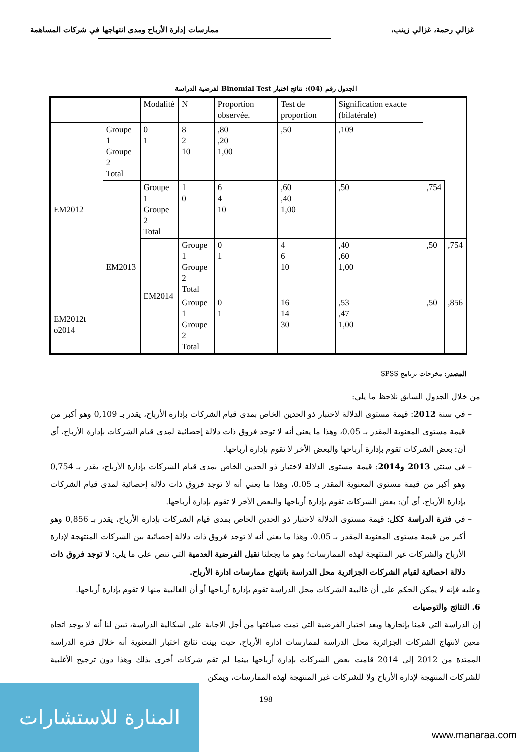غزالي رحمة، غزالي زينب، ممارسات إدارة الأرباح ومدى انتهاجها في شركات المساهمة
الجدول رقم (04): نتائج اختبار Binomial Test لفرضية الدراسة
| | | Modalité | N | Proportion observée. | Test de proportion | Signification exacte (bilatérale) | | |
| --- | --- | --- | --- | --- | --- | --- | --- | --- |
| EM2012 | Groupe 1 Groupe 2 Total | 0 1 | 8 2 10 | ,80 ,20 1,00 | ,50 | ,109 | | |
| | EM2013 | Groupe 1 Groupe 2 Total | 1 0 | 6 4 10 | ,60 ,40 1,00 | ,50 | ,754 | |
| | | EM2014 | Groupe 1 Groupe 2 Total | 0 1 | 4 6 10 | ,40 ,60 1,00 | ,50 | ,754 |
| EM2012t o2014 | | | Groupe 1 Groupe 2 Total | 0 1 | 16 14 30 | ,53 ,47 1,00 | ,50 | ,856 |
المصدر: مخرجات برنامج SPSS
من خلال الجدول السابق نلاحظ ما يلي:
في سنة 2012: قيمة مستوى الدلالة لاختبار ذو الحدين الخاص بمدى قيام الشركات بإدارة الأرباح، يقدر بـ 0,109 وهو أكبر من قيمة مستوى المعنوية المقدر بـ 0.05، وهذا ما يعني أنه لا توجد فروق ذات دلالة إحصائية لمدى قيام الشركات بإدارة الأرباح، أي أن: بعض الشركات تقوم بإدارة أرباحها والبعض الأخر لا تقوم بإدارة أرباحها.
في سنتي 2013 و2014: قيمة مستوى الدلالة لاختبار ذو الحدين الخاص بمدى قيام الشركات بإدارة الأرباح، يقدر بـ 0,754 وهو أكبر من قيمة مستوى المعنوية المقدر بـ 0.05، وهذا ما يعني أنه لا توجد فروق ذات دلالة إحصائية لمدى قيام الشركات بإدارة الأرباح، أي أن: بعض الشركات تقوم بإدارة أرباحها والبعض الأخر لا تقوم بإدارة أرباحها.
في فترة الدراسة ككل: قيمة مستوى الدلالة لاختبار ذو الحدين الخاص بمدى قيام الشركات بإدارة الأرباح، يقدر بـ 0,856 وهو أكبر من قيمة مستوى المعنوية المقدر بـ 0.05، وهذا ما يعني أنه لا توجد فروق ذات دلالة إحصائية بين الشركات المنتهجة لإدارة الأرباح والشركات غير المنتهجة لهذه الممارسات؛ وهو ما يجعلنا نقبل الفرضية العدمية التي تنص على ما يلي: لا توجد فروق ذات دلالة احصائية لقيام الشركات الجزائرية محل الدراسة بانتهاج ممارسات ادارة الأرباح.
وعليه فإنه لا يمكن الحكم على أن غالبية الشركات محل الدراسة تقوم بإدارة أرباحها أو أن الغالبية منها لا تقوم بإدارة أرباحها.
6. النتائج والتوصيات
إن الدراسة التي قمنا بإنجازها وبعد اختبار الفرضية التي تمت صياغتها من أجل الاجابة على اشكالية الدراسة، تبين لنا أنه لا يوجد اتجاه معين لانتهاج الشركات الجزائرية محل الدراسة لممارسات ادارة الأرباح، حيث بينت نتائج اختبار المعنوية أنه خلال فترة الدراسة الممتدة من 2012 إلى 2014 قامت بعض الشركات بإدارة أرباحها بينما لم تقم شركات أخرى بذلك وهذا دون ترجيح الأغلبية للشركات المنتهجة لإدارة الأرباح ولا للشركات غير المنتهجة لهذه الممارسات، ويمكن
198
المنارة للاستشارات
www.manaraa.com